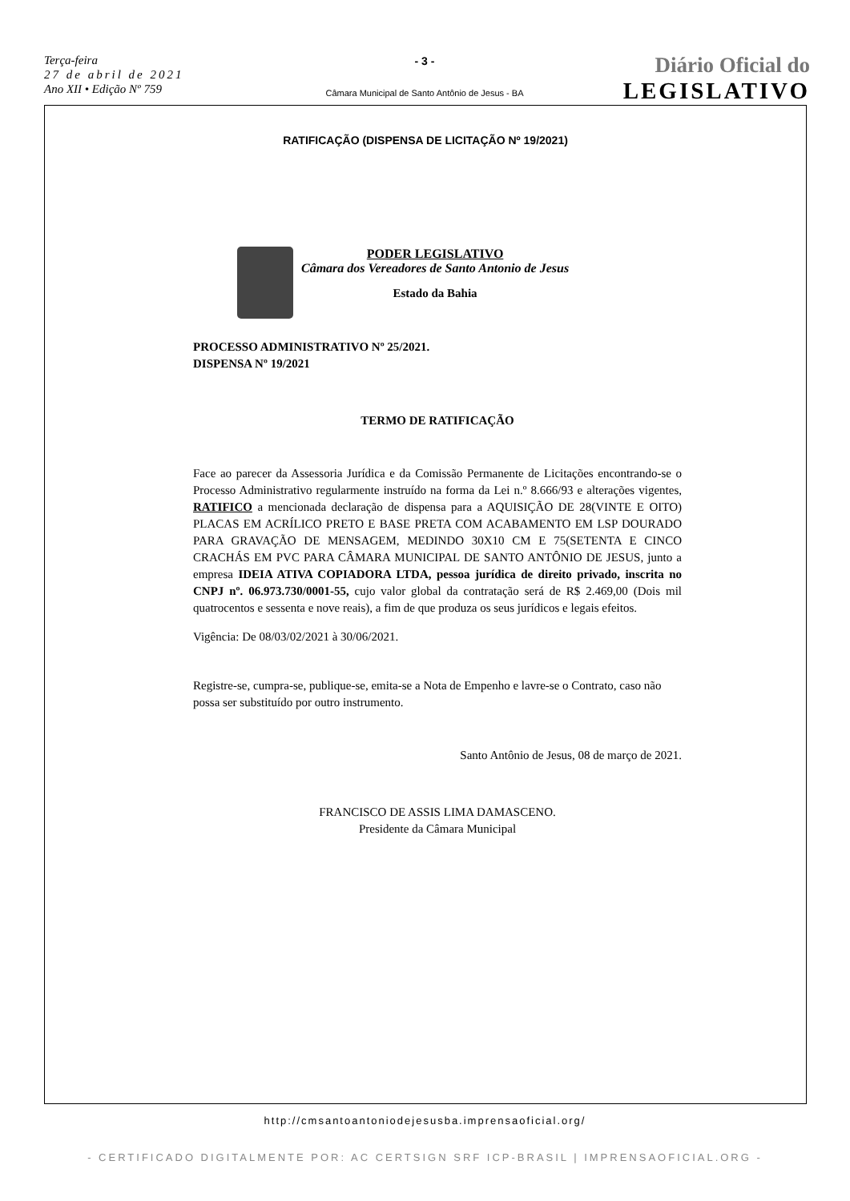Terça-feira
27 de abril de 2021
Ano XII • Edição Nº 759
- 3 -
Câmara Municipal de Santo Antônio de Jesus - BA
Diário Oficial do
LEGISLATIVO
RATIFICAÇÃO (DISPENSA DE LICITAÇÃO Nº 19/2021)
PODER LEGISLATIVO
Câmara dos Vereadores de Santo Antonio de Jesus
Estado da Bahia
PROCESSO ADMINISTRATIVO Nº 25/2021.
DISPENSA Nº 19/2021
TERMO DE RATIFICAÇÃO
Face ao parecer da Assessoria Jurídica e da Comissão Permanente de Licitações encontrando-se o Processo Administrativo regularmente instruído na forma da Lei n.º 8.666/93 e alterações vigentes, RATIFICO a mencionada declaração de dispensa para a AQUISIÇÃO DE 28(VINTE E OITO) PLACAS EM ACRÍLICO PRETO E BASE PRETA COM ACABAMENTO EM LSP DOURADO PARA GRAVAÇÃO DE MENSAGEM, MEDINDO 30X10 CM E 75(SETENTA E CINCO CRACHÁS EM PVC PARA CÂMARA MUNICIPAL DE SANTO ANTÔNIO DE JESUS, junto a empresa IDEIA ATIVA COPIADORA LTDA, pessoa jurídica de direito privado, inscrita no CNPJ nº. 06.973.730/0001-55, cujo valor global da contratação será de R$ 2.469,00 (Dois mil quatrocentos e sessenta e nove reais), a fim de que produza os seus jurídicos e legais efeitos.
Vigência: De 08/03/02/2021 à 30/06/2021.
Registre-se, cumpra-se, publique-se, emita-se a Nota de Empenho e lavre-se o Contrato, caso não possa ser substituído por outro instrumento.
Santo Antônio de Jesus, 08 de março de 2021.
FRANCISCO DE ASSIS LIMA DAMASCENO.
Presidente da Câmara Municipal
http://cmsantoantoniodejesusba.imprensaoficial.org/
- CERTIFICADO DIGITALMENTE POR: AC CERTSIGN SRF ICP-BRASIL | IMPRENSAOFICIAL.ORG -